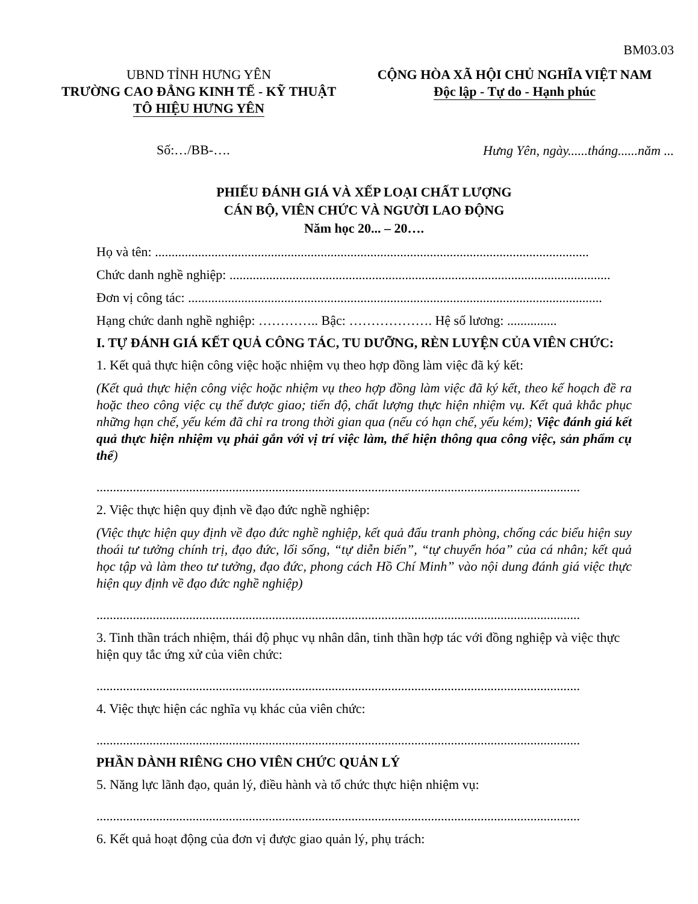BM03.03
UBND TỈNH HƯNG YÊN
TRƯỜNG CAO ĐẲNG KINH TẾ - KỸ THUẬT
TÔ HIỆU HƯNG YÊN
CỘNG HÒA XÃ HỘI CHỦ NGHĨA VIỆT NAM
Độc lập - Tự do - Hạnh phúc
Số:…/BB-…. Hưng Yên, ngày......tháng......năm ...
PHIẾU ĐÁNH GIÁ VÀ XẾP LOẠI CHẤT LƯỢNG
CÁN BỘ, VIÊN CHỨC VÀ NGƯỜI LAO ĐỘNG
Năm học 20... – 20….
Họ và tên: ...................................................................................................................................
Chức danh nghề nghiệp: ...................................................................................................................
Đơn vị công tác: .............................................................................................................................
Hạng chức danh nghề nghiệp: ………….. Bậc: ………………. Hệ số lương: ...............
I. TỰ ĐÁNH GIÁ KẾT QUẢ CÔNG TÁC, TU DƯỠNG, RÈN LUYỆN CỦA VIÊN CHỨC:
1. Kết quả thực hiện công việc hoặc nhiệm vụ theo hợp đồng làm việc đã ký kết:
(Kết quả thực hiện công việc hoặc nhiệm vụ theo hợp đồng làm việc đã ký kết, theo kế hoạch đề ra hoặc theo công việc cụ thể được giao; tiến độ, chất lượng thực hiện nhiệm vụ. Kết quả khắc phục những hạn chế, yếu kém đã chỉ ra trong thời gian qua (nếu có hạn chế, yếu kém); Việc đánh giá kết quả thực hiện nhiệm vụ phải gắn với vị trí việc làm, thể hiện thông qua công việc, sản phẩm cụ thể)
..................................................................................................................................................
2. Việc thực hiện quy định về đạo đức nghề nghiệp:
(Việc thực hiện quy định về đạo đức nghề nghiệp, kết quả đấu tranh phòng, chống các biểu hiện suy thoái tư tưởng chính trị, đạo đức, lối sống, “tự diễn biến”, “tự chuyển hóa” của cá nhân; kết quả học tập và làm theo tư tưởng, đạo đức, phong cách Hồ Chí Minh” vào nội dung đánh giá việc thực hiện quy định về đạo đức nghề nghiệp)
..................................................................................................................................................
3. Tinh thần trách nhiệm, thái độ phục vụ nhân dân, tinh thần hợp tác với đồng nghiệp và việc thực hiện quy tắc ứng xử của viên chức:
..................................................................................................................................................
4. Việc thực hiện các nghĩa vụ khác của viên chức:
..................................................................................................................................................
PHẦN DÀNH RIÊNG CHO VIÊN CHỨC QUẢN LÝ
5. Năng lực lãnh đạo, quản lý, điều hành và tổ chức thực hiện nhiệm vụ:
..................................................................................................................................................
6. Kết quả hoạt động của đơn vị được giao quản lý, phụ trách: